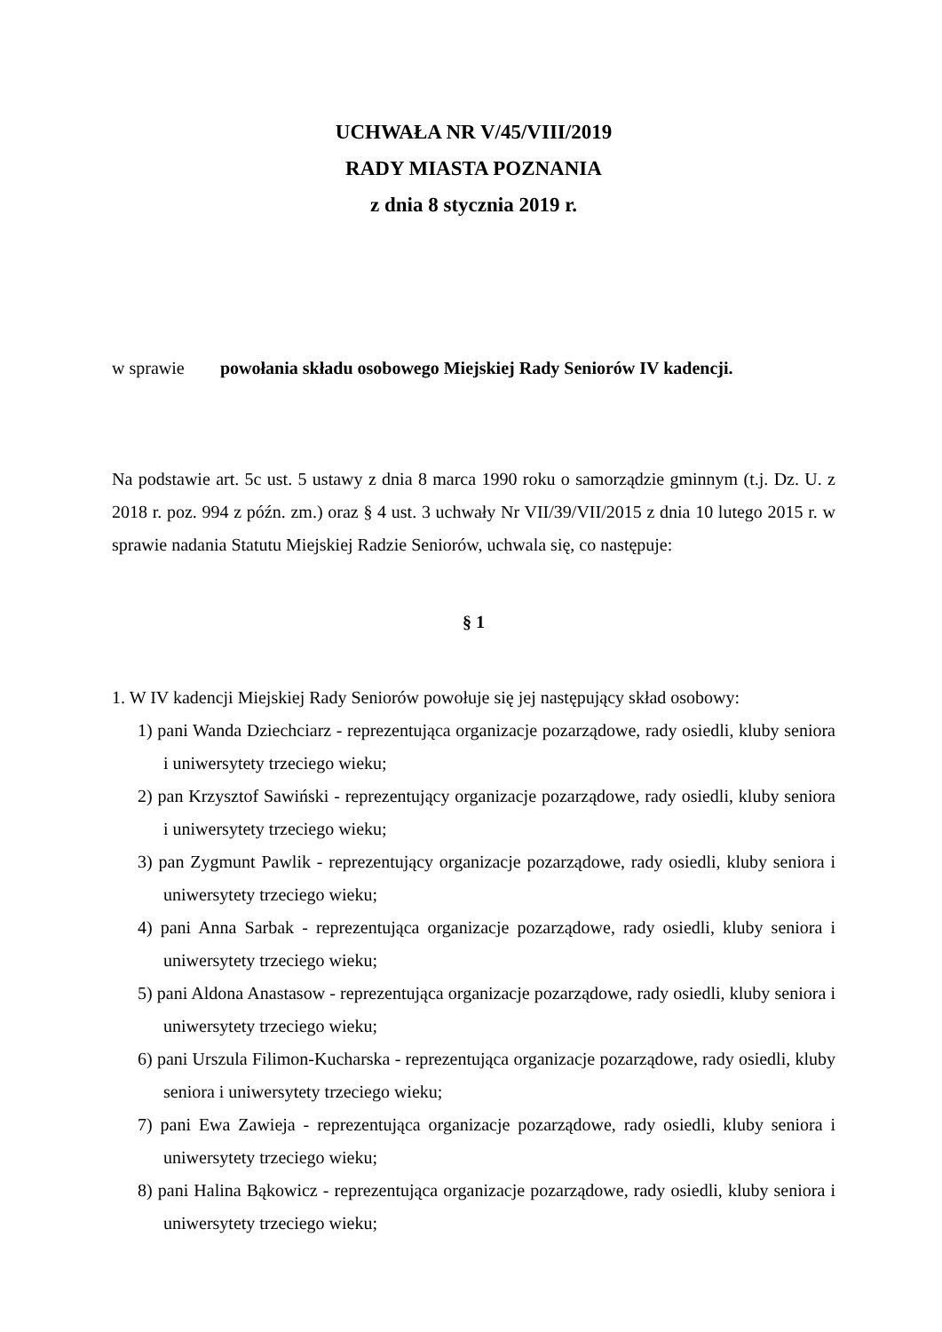UCHWAŁA NR V/45/VIII/2019
RADY MIASTA POZNANIA
z dnia 8 stycznia 2019 r.
w sprawie powołania składu osobowego Miejskiej Rady Seniorów IV kadencji.
Na podstawie art. 5c ust. 5 ustawy z dnia 8 marca 1990 roku o samorządzie gminnym (t.j. Dz. U. z 2018 r. poz. 994 z późn. zm.) oraz § 4 ust. 3 uchwały Nr VII/39/VII/2015 z dnia 10 lutego 2015 r. w sprawie nadania Statutu Miejskiej Radzie Seniorów, uchwala się, co następuje:
§ 1
1. W IV kadencji Miejskiej Rady Seniorów powołuje się jej następujący skład osobowy:
1) pani Wanda Dziechciarz - reprezentująca organizacje pozarządowe, rady osiedli, kluby seniora i uniwersytety trzeciego wieku;
2) pan Krzysztof Sawiński - reprezentujący organizacje pozarządowe, rady osiedli, kluby seniora i uniwersytety trzeciego wieku;
3) pan Zygmunt Pawlik - reprezentujący organizacje pozarządowe, rady osiedli, kluby seniora i uniwersytety trzeciego wieku;
4) pani Anna Sarbak - reprezentująca organizacje pozarządowe, rady osiedli, kluby seniora i uniwersytety trzeciego wieku;
5) pani Aldona Anastasow - reprezentująca organizacje pozarządowe, rady osiedli, kluby seniora i uniwersytety trzeciego wieku;
6) pani Urszula Filimon-Kucharska - reprezentująca organizacje pozarządowe, rady osiedli, kluby seniora i uniwersytety trzeciego wieku;
7) pani Ewa Zawieja - reprezentująca organizacje pozarządowe, rady osiedli, kluby seniora i uniwersytety trzeciego wieku;
8) pani Halina Bąkowicz - reprezentująca organizacje pozarządowe, rady osiedli, kluby seniora i uniwersytety trzeciego wieku;